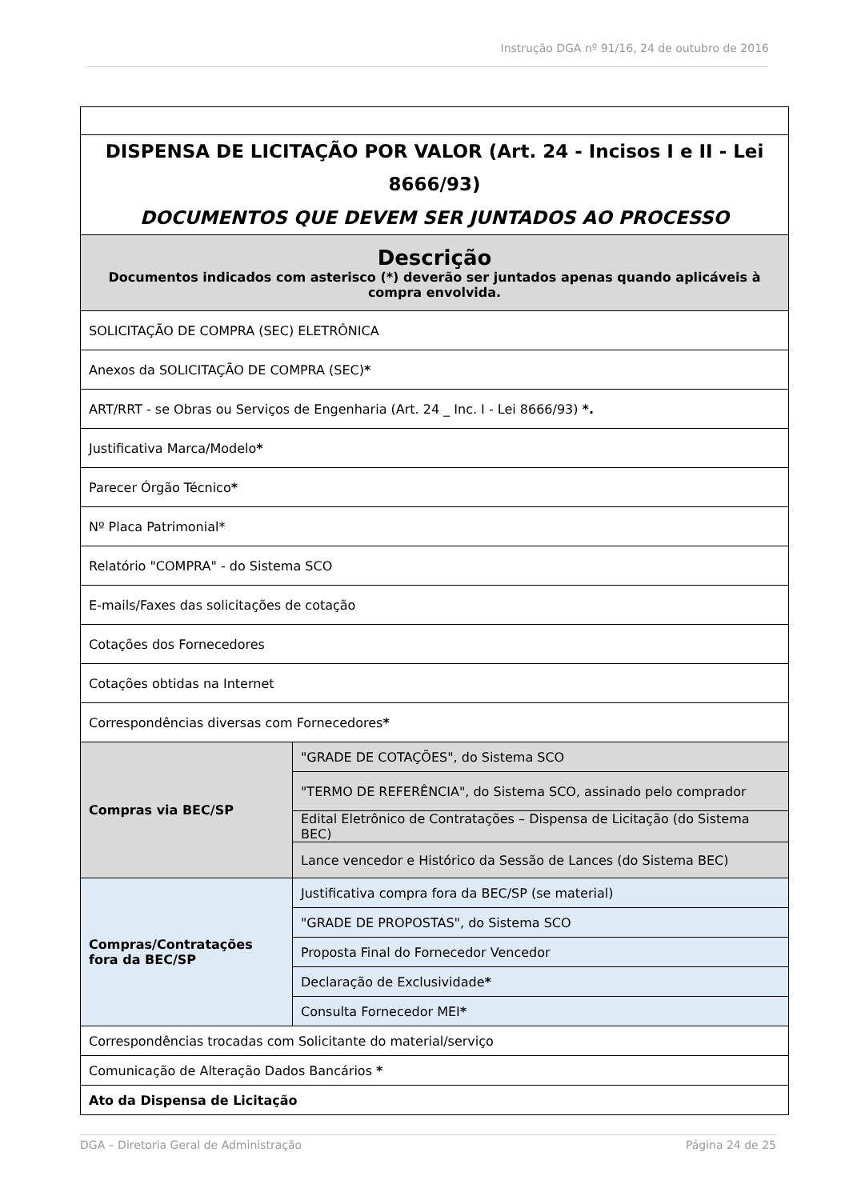Instrução DGA nº 91/16, 24 de outubro de 2016
| DISPENSA DE LICITAÇÃO POR VALOR (Art. 24 - Incisos I e II - Lei 8666/93) DOCUMENTOS QUE DEVEM SER JUNTADOS AO PROCESSO | |
| Descrição Documentos indicados com asterisco (*) deverão ser juntados apenas quando aplicáveis à compra envolvida. | |
| SOLICITAÇÃO DE COMPRA (SEC) ELETRÔNICA | |
| Anexos da SOLICITAÇÃO DE COMPRA (SEC) * | |
| ART/RRT - se Obras ou Serviços de Engenharia (Art. 24 _ Inc. I - Lei 8666/93) *. | |
| Justificativa Marca/Modelo * | |
| Parecer Órgão Técnico * | |
| Nº Placa Patrimonial* | |
| Relatório "COMPRA" - do Sistema SCO | |
| E-mails/Faxes das solicitações de cotação | |
| Cotações dos Fornecedores | |
| Cotações obtidas na Internet | |
| Correspondências diversas com Fornecedores * | |
| Compras via BEC/SP | "GRADE DE COTAÇÕES", do Sistema SCO |
| | "TERMO DE REFERÊNCIA", do Sistema SCO, assinado pelo comprador |
| | Edital Eletrônico de Contratações – Dispensa de Licitação (do Sistema BEC) |
| | Lance vencedor e Histórico da Sessão de Lances (do Sistema BEC) |
| Compras/Contratações fora da BEC/SP | Justificativa compra fora da BEC/SP (se material) |
| | "GRADE DE PROPOSTAS", do Sistema SCO |
| | Proposta Final do Fornecedor Vencedor |
| | Declaração de Exclusividade * |
| | Consulta Fornecedor MEI * |
| Correspondências trocadas com Solicitante do material/serviço | |
| Comunicação de Alteração Dados Bancários * | |
| Ato da Dispensa de Licitação | |
DGA – Diretoria Geral de Administração Página 24 de 25